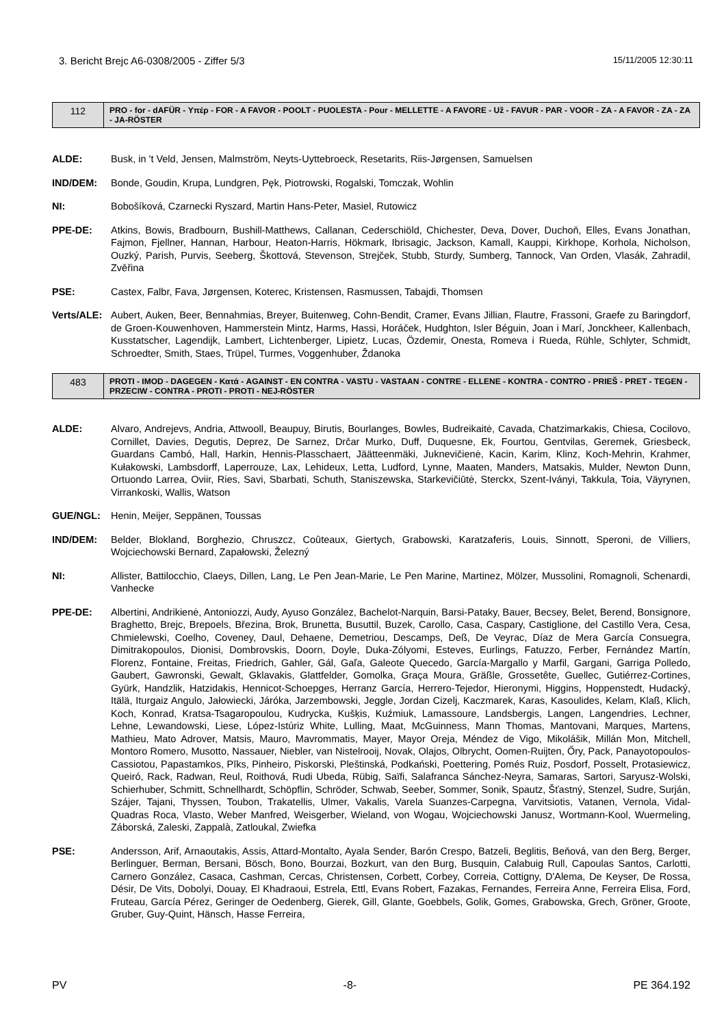3. Bericht Brejc A6-0308/2005 - Ziffer 5/3 15/11/2005 12:30:11
| 112 | PRO - for - dAFÜR - Υπέρ - FOR - A FAVOR - POOLT - PUOLESTA - Pour - MELLETTE - A FAVORE - Už - FAVUR - PAR - VOOR - ZA - A FAVOR - ZA - ZA - JA-RÖSTER |
ALDE: Busk, in 't Veld, Jensen, Malmström, Neyts-Uyttebroeck, Resetarits, Riis-Jørgensen, Samuelsen
IND/DEM: Bonde, Goudin, Krupa, Lundgren, Pęk, Piotrowski, Rogalski, Tomczak, Wohlin
NI: Bobošíková, Czarnecki Ryszard, Martin Hans-Peter, Masiel, Rutowicz
PPE-DE: Atkins, Bowis, Bradbourn, Bushill-Matthews, Callanan, Cederschiöld, Chichester, Deva, Dover, Duchoň, Elles, Evans Jonathan, Fajmon, Fjellner, Hannan, Harbour, Heaton-Harris, Hökmark, Ibrisagic, Jackson, Kamall, Kauppi, Kirkhope, Korhola, Nicholson, Ouzký, Parish, Purvis, Seeberg, Škottová, Stevenson, Strejček, Stubb, Sturdy, Sumberg, Tannock, Van Orden, Vlasák, Zahradil, Zvěřina
PSE: Castex, Falbr, Fava, Jørgensen, Koterec, Kristensen, Rasmussen, Tabajdi, Thomsen
Verts/ALE: Aubert, Auken, Beer, Bennahmias, Breyer, Buitenweg, Cohn-Bendit, Cramer, Evans Jillian, Flautre, Frassoni, Graefe zu Baringdorf, de Groen-Kouwenhoven, Hammerstein Mintz, Harms, Hassi, Horáček, Hudghton, Isler Béguin, Joan i Marí, Jonckheer, Kallenbach, Kusstatscher, Lagendijk, Lambert, Lichtenberger, Lipietz, Lucas, Özdemir, Onesta, Romeva i Rueda, Rühle, Schlyter, Schmidt, Schroedter, Smith, Staes, Trüpel, Turmes, Voggenhuber, Ždanoka
| 483 | PROTI - IMOD - DAGEGEN - Κατά - AGAINST - EN CONTRA - VASTU - VASTAAN - CONTRE - ELLENE - KONTRA - CONTRO - PRIEŠ - PRET - TEGEN - PRZECIW - CONTRA - PROTI - PROTI - NEJ-RÖSTER |
ALDE: Alvaro, Andrejevs, Andria, Attwooll, Beaupuy, Birutis, Bourlanges, Bowles, Budreikaitė, Cavada, Chatzimarkakis, Chiesa, Cocilovo, Cornillet, Davies, Degutis, Deprez, De Sarnez, Drčar Murko, Duff, Duquesne, Ek, Fourtou, Gentvilas, Geremek, Griesbeck, Guardans Cambó, Hall, Harkin, Hennis-Plasschaert, Jäätteenmäki, Juknevičienė, Kacin, Karim, Klinz, Koch-Mehrin, Krahmer, Kułakowski, Lambsdorff, Laperrouze, Lax, Lehideux, Letta, Ludford, Lynne, Maaten, Manders, Matsakis, Mulder, Newton Dunn, Ortuondo Larrea, Oviir, Ries, Savi, Sbarbati, Schuth, Staniszewska, Starkevičiūtė, Sterckx, Szent-Iványi, Takkula, Toia, Väyrynen, Virrankoski, Wallis, Watson
GUE/NGL: Henin, Meijer, Seppänen, Toussas
IND/DEM: Belder, Blokland, Borghezio, Chruszcz, Coûteaux, Giertych, Grabowski, Karatzaferis, Louis, Sinnott, Speroni, de Villiers, Wojciechowski Bernard, Zapałowski, Železný
NI: Allister, Battilocchio, Claeys, Dillen, Lang, Le Pen Jean-Marie, Le Pen Marine, Martinez, Mölzer, Mussolini, Romagnoli, Schenardi, Vanhecke
PPE-DE: Albertini, Andrikienė, Antoniozzi, Audy, Ayuso González, Bachelot-Narquin, Barsi-Pataky, Bauer, Becsey, Belet, Berend, Bonsignore, Braghetto, Brejc, Brepoels, Březina, Brok, Brunetta, Busuttil, Buzek, Carollo, Casa, Caspary, Castiglione, del Castillo Vera, Cesa, Chmielewski, Coelho, Coveney, Daul, Dehaene, Demetriou, Descamps, Deß, De Veyrac, Díaz de Mera García Consuegra, Dimitrakopoulos, Dionisi, Dombrovskis, Doorn, Doyle, Duka-Zólyomi, Esteves, Eurlings, Fatuzzo, Ferber, Fernández Martín, Florenz, Fontaine, Freitas, Friedrich, Gahler, Gál, Gaľa, Galeote Quecedo, García-Margallo y Marfil, Gargani, Garriga Polledo, Gaubert, Gawronski, Gewalt, Gklavakis, Glattfelder, Gomolka, Graça Moura, Gräßle, Grossetête, Guellec, Gutiérrez-Cortines, Gyürk, Handzlik, Hatzidakis, Hennicot-Schoepges, Herranz García, Herrero-Tejedor, Hieronymi, Higgins, Hoppenstedt, Hudacký, Itälä, Iturgaiz Angulo, Jałowiecki, Járóka, Jarzembowski, Jeggle, Jordan Cizelj, Kaczmarek, Karas, Kasoulides, Kelam, Klaß, Klich, Koch, Konrad, Kratsa-Tsagaropoulou, Kudrycka, Kušķis, Kuźmiuk, Lamassoure, Landsbergis, Langen, Langendries, Lechner, Lehne, Lewandowski, Liese, López-Istúriz White, Lulling, Maat, McGuinness, Mann Thomas, Mantovani, Marques, Martens, Mathieu, Mato Adrover, Matsis, Mauro, Mavrommatis, Mayer, Mayor Oreja, Méndez de Vigo, Mikolášik, Millán Mon, Mitchell, Montoro Romero, Musotto, Nassauer, Niebler, van Nistelrooij, Novak, Olajos, Olbrycht, Oomen-Ruijten, Őry, Pack, Panayotopoulos-Cassiotou, Papastamkos, Pīks, Pinheiro, Piskorski, Pleštinská, Podkański, Poettering, Pomés Ruiz, Posdorf, Posselt, Protasiewicz, Queiró, Rack, Radwan, Reul, Roithová, Rudi Ubeda, Rübig, Saïfi, Salafranca Sánchez-Neyra, Samaras, Sartori, Saryusz-Wolski, Schierhuber, Schmitt, Schnellhardt, Schöpflin, Schröder, Schwab, Seeber, Sommer, Sonik, Spautz, Šťastný, Stenzel, Sudre, Surján, Szájer, Tajani, Thyssen, Toubon, Trakatellis, Ulmer, Vakalis, Varela Suanzes-Carpegna, Varvitsiotis, Vatanen, Vernola, Vidal-Quadras Roca, Vlasto, Weber Manfred, Weisgerber, Wieland, von Wogau, Wojciechowski Janusz, Wortmann-Kool, Wuermeling, Záborská, Zaleski, Zappalà, Zatloukal, Zwiefka
PSE: Andersson, Arif, Arnaoutakis, Assis, Attard-Montalto, Ayala Sender, Barón Crespo, Batzeli, Beglitis, Beňová, van den Berg, Berger, Berlinguer, Berman, Bersani, Bösch, Bono, Bourzai, Bozkurt, van den Burg, Busquin, Calabuig Rull, Capoulas Santos, Carlotti, Carnero González, Casaca, Cashman, Cercas, Christensen, Corbett, Corbey, Correia, Cottigny, D'Alema, De Keyser, De Rossa, Désir, De Vits, Dobolyi, Douay, El Khadraoui, Estrela, Ettl, Evans Robert, Fazakas, Fernandes, Ferreira Anne, Ferreira Elisa, Ford, Fruteau, García Pérez, Geringer de Oedenberg, Gierek, Gill, Glante, Goebbels, Golik, Gomes, Grabowska, Grech, Gröner, Groote, Gruber, Guy-Quint, Hänsch, Hasse Ferreira,
PV -8- PE 364.192